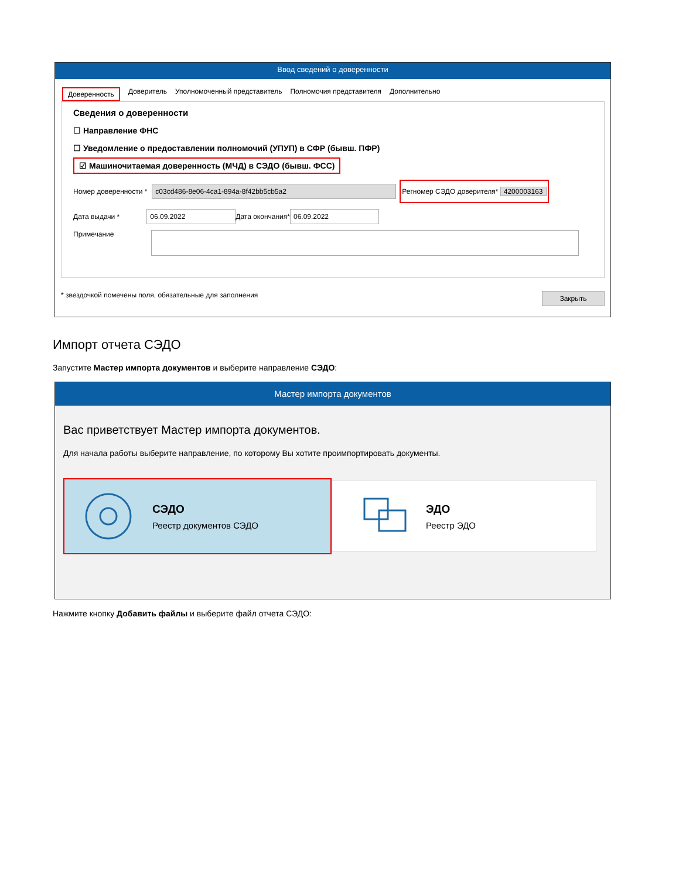Ввод сведений о доверенности
Доверенность Доверитель Уполномоченный представитель Полномочия представителя Дополнительно
Сведения о доверенности
☐ Направление ФНС
☐ Уведомление о предоставлении полномочий (УПУП) в СФР (бывш. ПФР)
☑ Машиночитаемая доверенность (МЧД) в СЭДО (бывш. ФСС)
Номер доверенности * c03cd486-8e06-4ca1-894a-8f42bb5cb5a2 Регномер СЭДО доверителя* 4200003163
Дата выдачи * 06.09.2022 Дата окончания* 06.09.2022
Примечание
* звездочкой помечены поля, обязательные для заполнения Закрыть
Импорт отчета СЭДО
Запустите Мастер импорта документов и выберите направление СЭДО:
Мастер импорта документов
Вас приветствует Мастер импорта документов.
Для начала работы выберите направление, по которому Вы хотите проимпортировать документы.
СЭДО
Реестр документов СЭДО
ЭДО
Реестр ЭДО
Нажмите кнопку Добавить файлы и выберите файл отчета СЭДО: